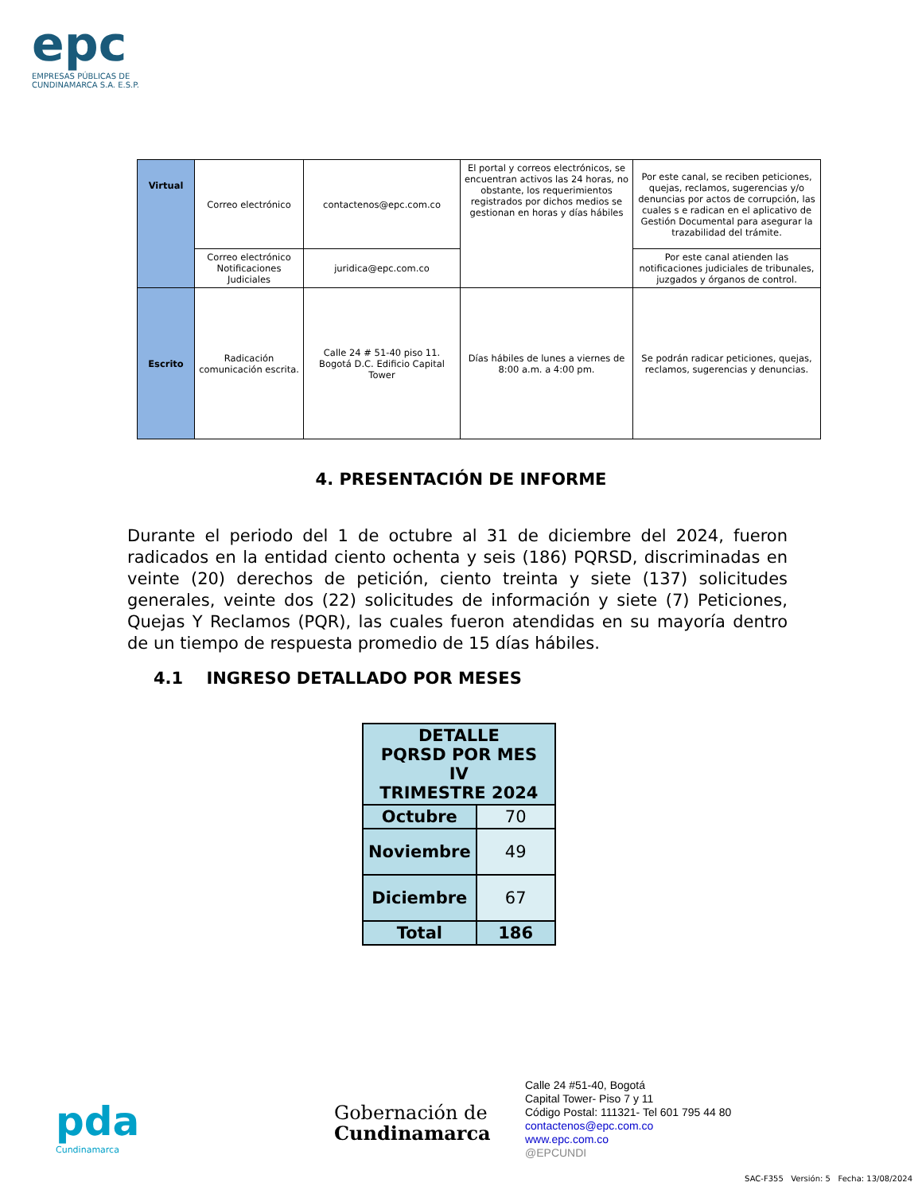epc
EMPRESAS PÚBLICAS DE
CUNDINAMARCA S.A. E.S.P.
| Virtual | Correo electrónico | contactenos@epc.com.co | El portal y correos electrónicos, se encuentran activos las 24 horas, no obstante, los requerimientos registrados por dichos medios se gestionan en horas y días hábiles | Por este canal, se reciben peticiones, quejas, reclamos, sugerencias y/o denuncias por actos de corrupción, las cuales s e radican en el aplicativo de Gestión Documental para asegurar la trazabilidad del trámite. |
| | Correo electrónico Notificaciones Judiciales | juridica@epc.com.co | | Por este canal atienden las notificaciones judiciales de tribunales, juzgados y órganos de control. |
| Escrito | Radicación comunicación escrita. | Calle 24 # 51-40 piso 11. Bogotá D.C. Edificio Capital Tower | Días hábiles de lunes a viernes de 8:00 a.m. a 4:00 pm. | Se podrán radicar peticiones, quejas, reclamos, sugerencias y denuncias. |
4. PRESENTACIÓN DE INFORME
Durante el periodo del 1 de octubre al 31 de diciembre del 2024, fueron radicados en la entidad ciento ochenta y seis (186) PQRSD, discriminadas en veinte (20) derechos de petición, ciento treinta y siete (137) solicitudes generales, veinte dos (22) solicitudes de información y siete (7) Peticiones, Quejas Y Reclamos (PQR), las cuales fueron atendidas en su mayoría dentro de un tiempo de respuesta promedio de 15 días hábiles.
4.1 INGRESO DETALLADO POR MESES
| DETALLE PQRSD POR MES IV TRIMESTRE 2024 | |
| --- | --- |
| Octubre | 70 |
| Noviembre | 49 |
| Diciembre | 67 |
| Total | 186 |
pda
Cundinamarca
Gobernación de
Cundinamarca
Calle 24 #51-40, Bogotá
Capital Tower- Piso 7 y 11
Código Postal: 111321- Tel 601 795 44 80
contactenos@epc.com.co
www.epc.com.co
@EPCUNDI
SAC-F355 Versión: 5 Fecha: 13/08/2024